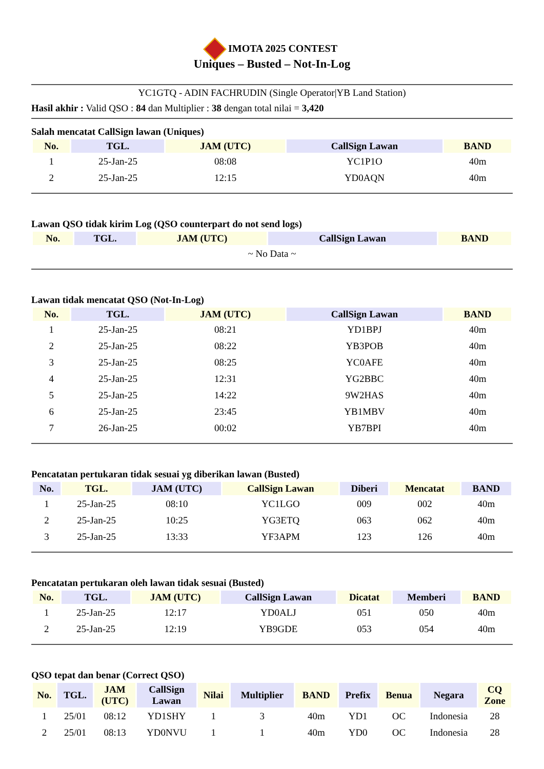IMOTA 2025 CONTEST
Uniques – Busted – Not-In-Log
YC1GTQ - ADIN FACHRUDIN (Single Operator|YB Land Station)
Hasil akhir : Valid QSO : 84 dan Multiplier : 38 dengan total nilai = 3,420
Salah mencatat CallSign lawan (Uniques)
| No. | TGL. | JAM (UTC) | CallSign Lawan | BAND |
| --- | --- | --- | --- | --- |
| 1 | 25-Jan-25 | 08:08 | YC1P1O | 40m |
| 2 | 25-Jan-25 | 12:15 | YD0AQN | 40m |
Lawan QSO tidak kirim Log (QSO counterpart do not send logs)
| No. | TGL. | JAM (UTC) | CallSign Lawan | BAND |
| --- | --- | --- | --- | --- |
| ~ No Data ~ | | | | |
Lawan tidak mencatat QSO (Not-In-Log)
| No. | TGL. | JAM (UTC) | CallSign Lawan | BAND |
| --- | --- | --- | --- | --- |
| 1 | 25-Jan-25 | 08:21 | YD1BPJ | 40m |
| 2 | 25-Jan-25 | 08:22 | YB3POB | 40m |
| 3 | 25-Jan-25 | 08:25 | YC0AFE | 40m |
| 4 | 25-Jan-25 | 12:31 | YG2BBC | 40m |
| 5 | 25-Jan-25 | 14:22 | 9W2HAS | 40m |
| 6 | 25-Jan-25 | 23:45 | YB1MBV | 40m |
| 7 | 26-Jan-25 | 00:02 | YB7BPI | 40m |
Pencatatan pertukaran tidak sesuai yg diberikan lawan (Busted)
| No. | TGL. | JAM (UTC) | CallSign Lawan | Diberi | Mencatat | BAND |
| --- | --- | --- | --- | --- | --- | --- |
| 1 | 25-Jan-25 | 08:10 | YC1LGO | 009 | 002 | 40m |
| 2 | 25-Jan-25 | 10:25 | YG3ETQ | 063 | 062 | 40m |
| 3 | 25-Jan-25 | 13:33 | YF3APM | 123 | 126 | 40m |
Pencatatan pertukaran oleh lawan tidak sesuai (Busted)
| No. | TGL. | JAM (UTC) | CallSign Lawan | Dicatat | Memberi | BAND |
| --- | --- | --- | --- | --- | --- | --- |
| 1 | 25-Jan-25 | 12:17 | YD0ALJ | 051 | 050 | 40m |
| 2 | 25-Jan-25 | 12:19 | YB9GDE | 053 | 054 | 40m |
QSO tepat dan benar (Correct QSO)
| No. | TGL. | JAM (UTC) | CallSign Lawan | Nilai | Multiplier | BAND | Prefix | Benua | Negara | CQ Zone |
| --- | --- | --- | --- | --- | --- | --- | --- | --- | --- | --- |
| 1 | 25/01 | 08:12 | YD1SHY | 1 | 3 | 40m | YD1 | OC | Indonesia | 28 |
| 2 | 25/01 | 08:13 | YD0NVU | 1 | 1 | 40m | YD0 | OC | Indonesia | 28 |